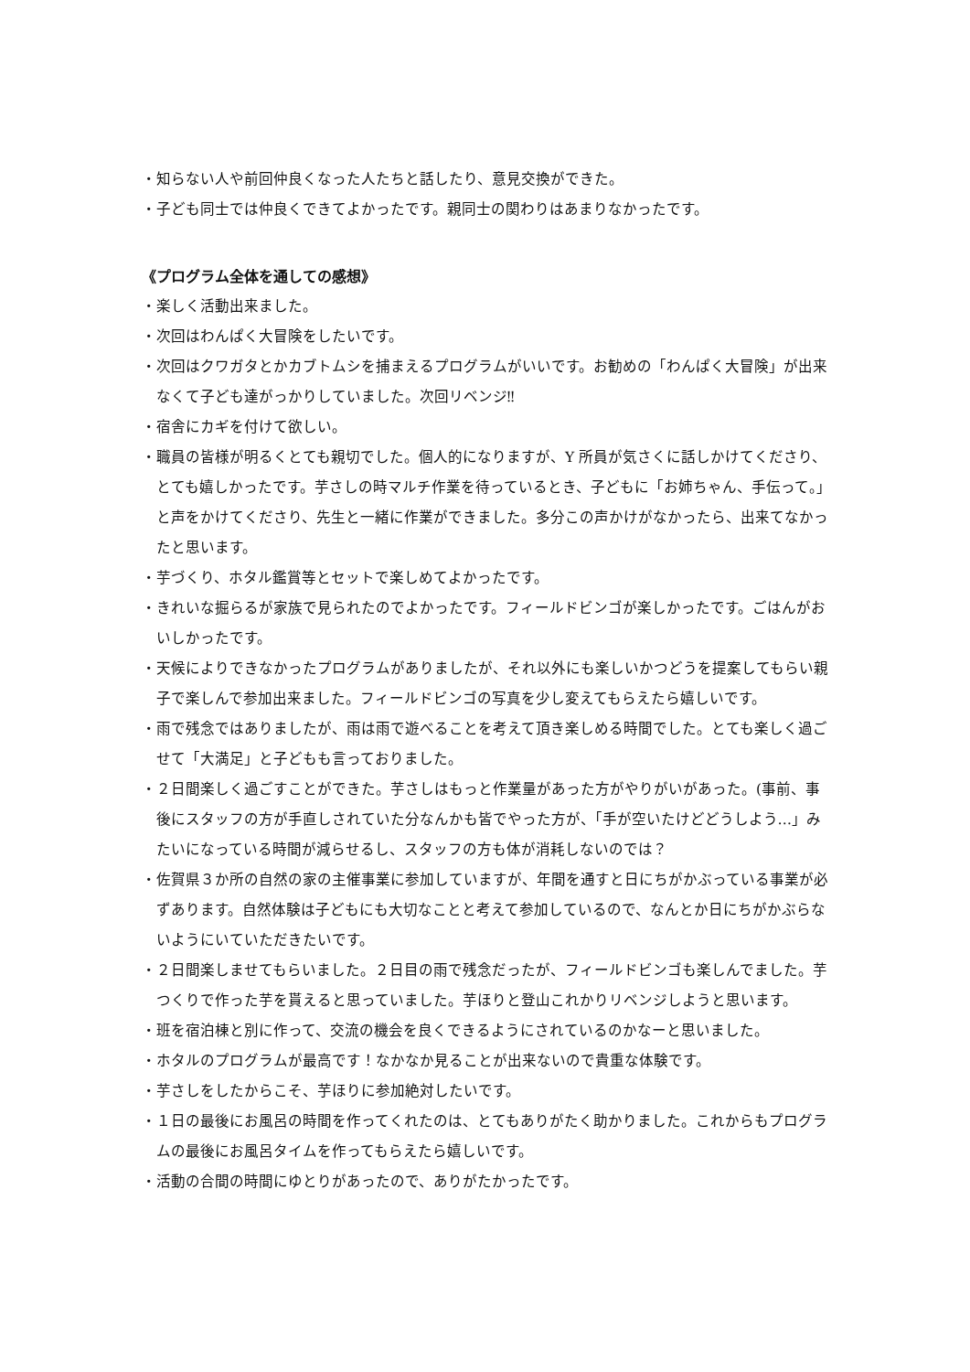・知らない人や前回仲良くなった人たちと話したり、意見交換ができた。
・子ども同士では仲良くできてよかったです。親同士の関わりはあまりなかったです。
《プログラム全体を通しての感想》
・楽しく活動出来ました。
・次回はわんぱく大冒険をしたいです。
・次回はクワガタとかカブトムシを捕まえるプログラムがいいです。お勧めの「わんぱく大冒険」が出来なくて子ども達がっかりしていました。次回リベンジ‼
・宿舎にカギを付けて欲しい。
・職員の皆様が明るくとても親切でした。個人的になりますが、Y 所員が気さくに話しかけてくださり、とても嬉しかったです。芋さしの時マルチ作業を待っているとき、子どもに「お姉ちゃん、手伝って。」と声をかけてくださり、先生と一緒に作業ができました。多分この声かけがなかったら、出来てなかったと思います。
・芋づくり、ホタル鑑賞等とセットで楽しめてよかったです。
・きれいな掘らるが家族で見られたのでよかったです。フィールドビンゴが楽しかったです。ごはんがおいしかったです。
・天候によりできなかったプログラムがありましたが、それ以外にも楽しいかつどうを提案してもらい親子で楽しんで参加出来ました。フィールドビンゴの写真を少し変えてもらえたら嬉しいです。
・雨で残念ではありましたが、雨は雨で遊べることを考えて頂き楽しめる時間でした。とても楽しく過ごせて「大満足」と子どもも言っておりました。
・２日間楽しく過ごすことができた。芋さしはもっと作業量があった方がやりがいがあった。(事前、事後にスタッフの方が手直しされていた分なんかも皆でやった方が、「手が空いたけどどうしよう…」みたいになっている時間が減らせるし、スタッフの方も体が消耗しないのでは？
・佐賀県３か所の自然の家の主催事業に参加していますが、年間を通すと日にちがかぶっている事業が必ずあります。自然体験は子どもにも大切なことと考えて参加しているので、なんとか日にちがかぶらないようにいていただきたいです。
・２日間楽しませてもらいました。２日目の雨で残念だったが、フィールドビンゴも楽しんでました。芋つくりで作った芋を貰えると思っていました。芋ほりと登山これかりリベンジしようと思います。
・班を宿泊棟と別に作って、交流の機会を良くできるようにされているのかなーと思いました。
・ホタルのプログラムが最高です！なかなか見ることが出来ないので貴重な体験です。
・芋さしをしたからこそ、芋ほりに参加絶対したいです。
・１日の最後にお風呂の時間を作ってくれたのは、とてもありがたく助かりました。これからもプログラムの最後にお風呂タイムを作ってもらえたら嬉しいです。
・活動の合間の時間にゆとりがあったので、ありがたかったです。